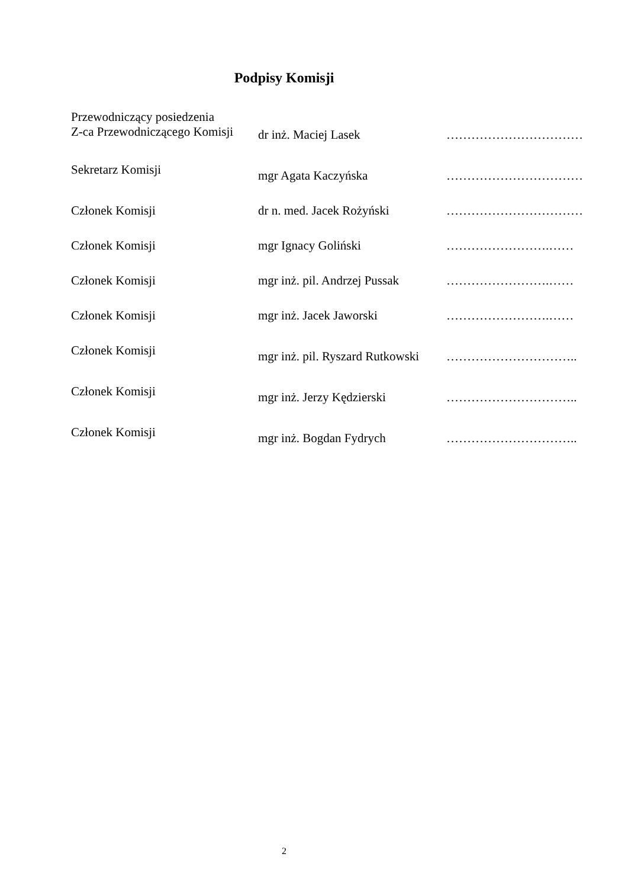Podpisy Komisji
| Przewodniczący posiedzenia Z-ca Przewodniczącego Komisji | dr inż. Maciej Lasek | …………………………… |
| Sekretarz Komisji | mgr Agata Kaczyńska | …………………………… |
| Członek Komisji | dr n. med. Jacek Rożyński | …………………………… |
| Członek Komisji | mgr Ignacy Goliński | …………………….…… |
| Członek Komisji | mgr inż. pil. Andrzej Pussak | …………………….…… |
| Członek Komisji | mgr inż. Jacek Jaworski | …………………….…… |
| Członek Komisji | mgr inż. pil. Ryszard Rutkowski | ………………………….. |
| Członek Komisji | mgr inż. Jerzy Kędzierski | ………………………….. |
| Członek Komisji | mgr inż. Bogdan Fydrych | ………………………….. |
2